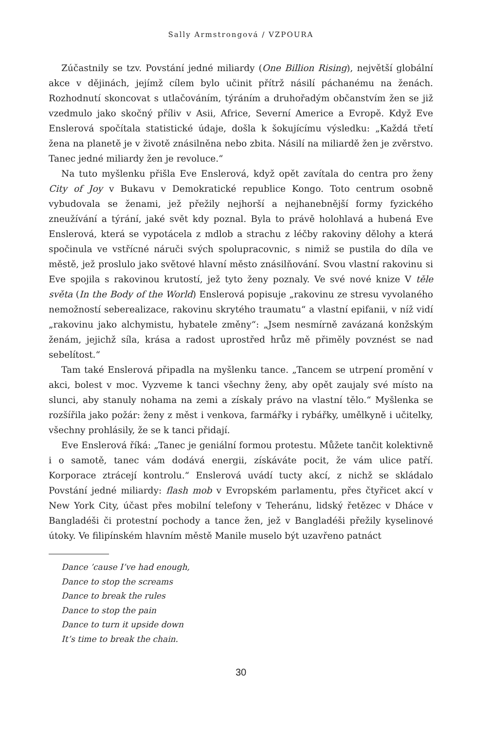Sally Armstrongová / VZPOURA
Zúčastnily se tzv. Povstání jedné miliardy (One Billion Rising), největší globální akce v dějinách, jejímž cílem bylo učinit přítrž násilí páchanému na ženách. Rozhodnutí skoncovat s utlačováním, týráním a druhořadým občanstvím žen se již vzedmulo jako skočný příliv v Asii, Africe, Severní Americe a Evropě. Když Eve Enslerová spočítala statistické údaje, došla k šokujícímu výsledku: „Každá třetí žena na planetě je v životě znásilněna nebo zbita. Násilí na miliardě žen je zvěrstvo. Tanec jedné miliardy žen je revoluce.“
Na tuto myšlenku přišla Eve Enslerová, když opět zavítala do centra pro ženy City of Joy v Bukavu v Demokratické republice Kongo. Toto centrum osobně vybudovala se ženami, jež přežily nejhorší a nejhanebnější formy fyzického zneužívání a týrání, jaké svět kdy poznal. Byla to právě holohlavá a hubená Eve Enslerová, která se vypotácela z mdlob a strachu z léčby rakoviny dělohy a která spočinula ve vstřícné náruči svých spolupracovnic, s nimiž se pustila do díla ve městě, jež proslulo jako světové hlavní město znásilňování. Svou vlastní rakovinu si Eve spojila s rakovinou krutostí, jež tyto ženy poznaly. Ve své nové knize V těle světa (In the Body of the World) Enslerová popisuje „rakovinu ze stresu vyvolaného nemožností seberealizace, rakovinu skrytého traumatu“ a vlastní epifanii, v níž vidí „rakovinu jako alchymistu, hybatele změny“: „Jsem nesmírně zavázaná konžským ženám, jejichž síla, krása a radost uprostřed hrůz mě přiměly povznést se nad sebelítost.“
Tam také Enslerová připadla na myšlenku tance. „Tancem se utrpení promění v akci, bolest v moc. Vyzveme k tanci všechny ženy, aby opět zaujaly své místo na slunci, aby stanuly nohama na zemi a získaly právo na vlastní tělo.“ Myšlenka se rozšířila jako požár: ženy z měst i venkova, farmářky i rybářky, umělkyně i učitelky, všechny prohlásily, že se k tanci přidají.
Eve Enslerová říká: „Tanec je geniální formou protestu. Můžete tančit kolektivně i o samotě, tanec vám dodává energii, získáváte pocit, že vám ulice patří. Korporace ztrácejí kontrolu.“ Enslerová uvádí tucty akcí, z nichž se skládalo Povstání jedné miliardy: flash mob v Evropském parlamentu, přes čtyřicet akcí v New York City, účast přes mobilní telefony v Teheránu, lidský řetězec v Dháce v Bangladéši či protestní pochody a tance žen, jež v Bangladéši přežily kyselinové útoky. Ve filipínském hlavním městě Manile muselo být uzavřeno patnáct
Dance ’cause I’ve had enough,
Dance to stop the screams
Dance to break the rules
Dance to stop the pain
Dance to turn it upside down
It’s time to break the chain.
30